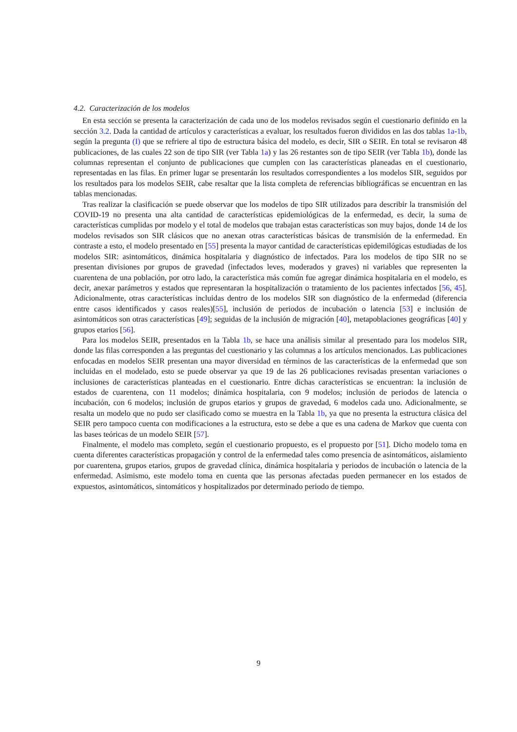4.2. Caracterización de los modelos
En esta sección se presenta la caracterización de cada uno de los modelos revisados según el cuestionario definido en la sección 3.2. Dada la cantidad de artículos y características a evaluar, los resultados fueron divididos en las dos tablas 1a-1b, según la pregunta (I) que se refriere al tipo de estructura básica del modelo, es decir, SIR o SEIR. En total se revisaron 48 publicaciones, de las cuales 22 son de tipo SIR (ver Tabla 1a) y las 26 restantes son de tipo SEIR (ver Tabla 1b), donde las columnas representan el conjunto de publicaciones que cumplen con las características planeadas en el cuestionario, representadas en las filas. En primer lugar se presentarán los resultados correspondientes a los modelos SIR, seguidos por los resultados para los modelos SEIR, cabe resaltar que la lista completa de referencias bibliográficas se encuentran en las tablas mencionadas.
Tras realizar la clasificación se puede observar que los modelos de tipo SIR utilizados para describir la transmisión del COVID-19 no presenta una alta cantidad de características epidemiológicas de la enfermedad, es decir, la suma de características cumplidas por modelo y el total de modelos que trabajan estas características son muy bajos, donde 14 de los modelos revisados son SIR clásicos que no anexan otras características básicas de transmisión de la enfermedad. En contraste a esto, el modelo presentado en [55] presenta la mayor cantidad de características epidemilógicas estudiadas de los modelos SIR: asintomáticos, dinámica hospitalaria y diagnóstico de infectados. Para los modelos de tipo SIR no se presentan divisiones por grupos de gravedad (infectados leves, moderados y graves) ni variables que representen la cuarentena de una población, por otro lado, la característica más común fue agregar dinámica hospitalaria en el modelo, es decir, anexar parámetros y estados que representaran la hospitalización o tratamiento de los pacientes infectados [56, 45]. Adicionalmente, otras características incluidas dentro de los modelos SIR son diagnóstico de la enfermedad (diferencia entre casos identificados y casos reales)[55], inclusión de periodos de incubación o latencia [53] e inclusión de asintomáticos son otras características [49]; seguidas de la inclusión de migración [40], metapoblaciones geográficas [40] y grupos etarios [56].
Para los modelos SEIR, presentados en la Tabla 1b, se hace una análisis similar al presentado para los modelos SIR, donde las filas corresponden a las preguntas del cuestionario y las columnas a los artículos mencionados. Las publicaciones enfocadas en modelos SEIR presentan una mayor diversidad en términos de las características de la enfermedad que son incluidas en el modelado, esto se puede observar ya que 19 de las 26 publicaciones revisadas presentan variaciones o inclusiones de características planteadas en el cuestionario. Entre dichas características se encuentran: la inclusión de estados de cuarentena, con 11 modelos; dinámica hospitalaria, con 9 modelos; inclusión de periodos de latencia o incubación, con 6 modelos; inclusión de grupos etarios y grupos de gravedad, 6 modelos cada uno. Adicionalmente, se resalta un modelo que no pudo ser clasificado como se muestra en la Tabla 1b, ya que no presenta la estructura clásica del SEIR pero tampoco cuenta con modificaciones a la estructura, esto se debe a que es una cadena de Markov que cuenta con las bases teóricas de un modelo SEIR [57].
Finalmente, el modelo mas completo, según el cuestionario propuesto, es el propuesto por [51]. Dicho modelo toma en cuenta diferentes características propagación y control de la enfermedad tales como presencia de asintomáticos, aislamiento por cuarentena, grupos etarios, grupos de gravedad clínica, dinámica hospitalaria y periodos de incubación o latencia de la enfermedad. Asimismo, este modelo toma en cuenta que las personas afectadas pueden permanecer en los estados de expuestos, asintomáticos, sintomáticos y hospitalizados por determinado periodo de tiempo.
9